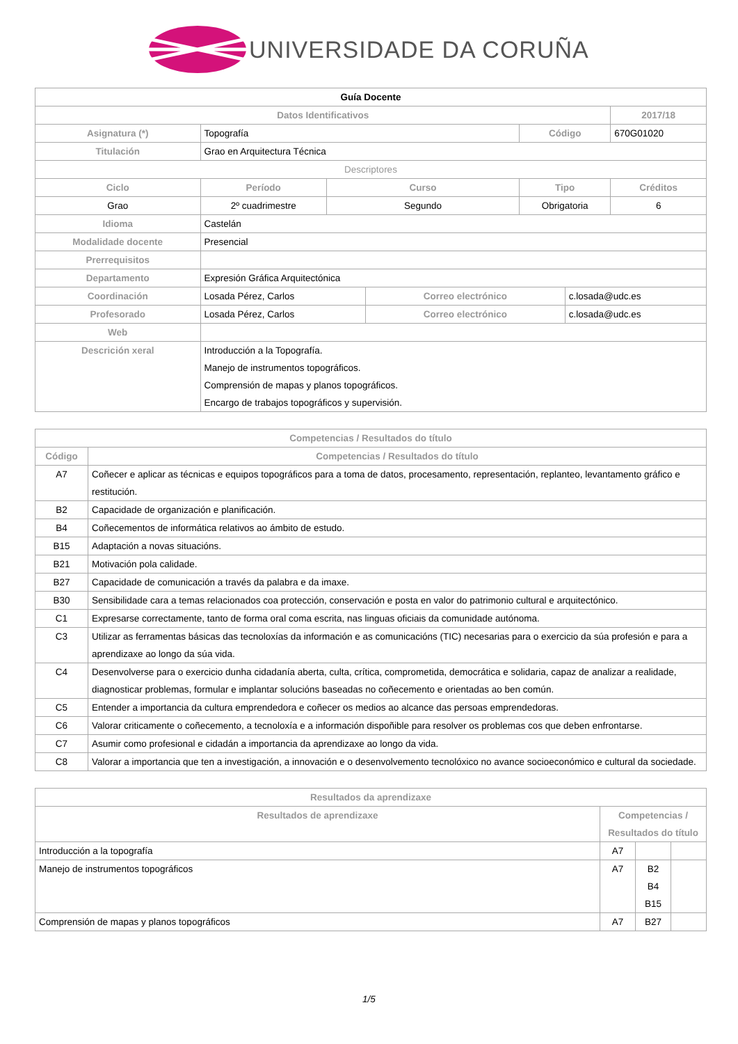UNIVERSIDADE DA CORUÑA
| Guía Docente | | | | | | | |
| Datos Identificativos | | | | | | | 2017/18 |
| Asignatura (*) | Topografía | | | | Código | | 670G01020 |
| Titulación | Grao en Arquitectura Técnica | | | | | | |
| Descriptores | | | | | | | |
| Ciclo | | Período | Curso | | Tipo | | Créditos |
| Grao | | 2º cuadrimestre | Segundo | | Obrigatoria | | 6 |
| Idioma | Castelán | | | | | | |
| Modalidade docente | Presencial | | | | | | |
| Prerrequisitos | | | | | | | |
| Departamento | Expresión Gráfica Arquitectónica | | | | | | |
| Coordinación | Losada Pérez, Carlos | | | Correo electrónico | | c.losada@udc.es | |
| Profesorado | Losada Pérez, Carlos | | | Correo electrónico | | c.losada@udc.es | |
| Web | | | | | | | |
| Descrición xeral | Introducción a la Topografía. Manejo de instrumentos topográficos. Comprensión de mapas y planos topográficos. Encargo de trabajos topográficos y supervisión. | | | | | | |
| Competencias / Resultados do título | |
| --- | --- |
| Código | Competencias / Resultados do título |
| A7 | Coñecer e aplicar as técnicas e equipos topográficos para a toma de datos, procesamento, representación, replanteo, levantamento gráfico e restitución. |
| B2 | Capacidade de organización e planificación. |
| B4 | Coñecementos de informática relativos ao ámbito de estudo. |
| B15 | Adaptación a novas situacións. |
| B21 | Motivación pola calidade. |
| B27 | Capacidade de comunicación a través da palabra e da imaxe. |
| B30 | Sensibilidade cara a temas relacionados coa protección, conservación e posta en valor do patrimonio cultural e arquitectónico. |
| C1 | Expresarse correctamente, tanto de forma oral coma escrita, nas linguas oficiais da comunidade autónoma. |
| C3 | Utilizar as ferramentas básicas das tecnoloxías da información e as comunicacións (TIC) necesarias para o exercicio da súa profesión e para a aprendizaxe ao longo da súa vida. |
| C4 | Desenvolverse para o exercicio dunha cidadanía aberta, culta, crítica, comprometida, democrática e solidaria, capaz de analizar a realidade, diagnosticar problemas, formular e implantar solucións baseadas no coñecemento e orientadas ao ben común. |
| C5 | Entender a importancia da cultura emprendedora e coñecer os medios ao alcance das persoas emprendedoras. |
| C6 | Valorar criticamente o coñecemento, a tecnoloxía e a información dispoñible para resolver os problemas cos que deben enfrontarse. |
| C7 | Asumir como profesional e cidadán a importancia da aprendizaxe ao longo da vida. |
| C8 | Valorar a importancia que ten a investigación, a innovación e o desenvolvemento tecnolóxico no avance socioeconómico e cultural da sociedade. |
| Resultados da aprendizaxe | | | |
| --- | --- | --- | --- |
| Resultados de aprendizaxe | Competencias / Resultados do título | | |
| Introducción a la topografía | A7 | | |
| Manejo de instrumentos topográficos | A7 | B2 B4 B15 | |
| Comprensión de mapas y planos topográficos | A7 | B27 | |
1/5